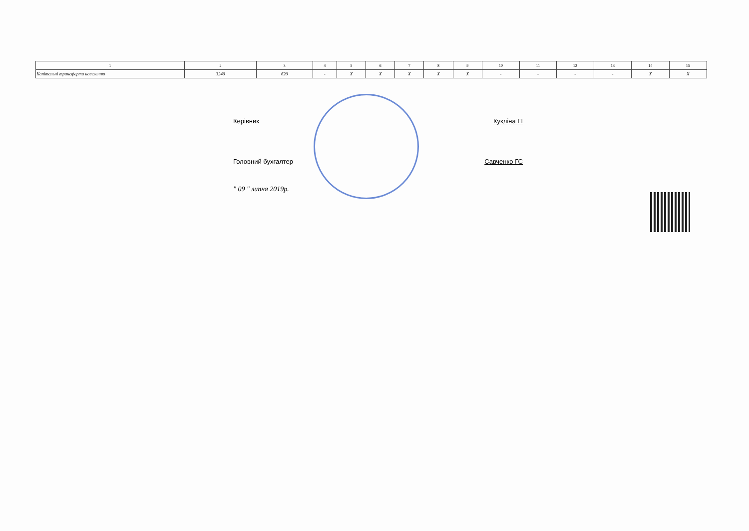| 1 | 2 | 3 | 4 | 5 | 6 | 7 | 8 | 9 | 10 | 11 | 12 | 13 | 14 | 15 |
| Капітальні трансферти населенню | 3240 | 620 | - | X | X | X | X | X | - | - | - | - | X | X |
Керівник Кукліна ГІ
Головний бухгалтер Савченко ГС
" 09 " липня 2019р.